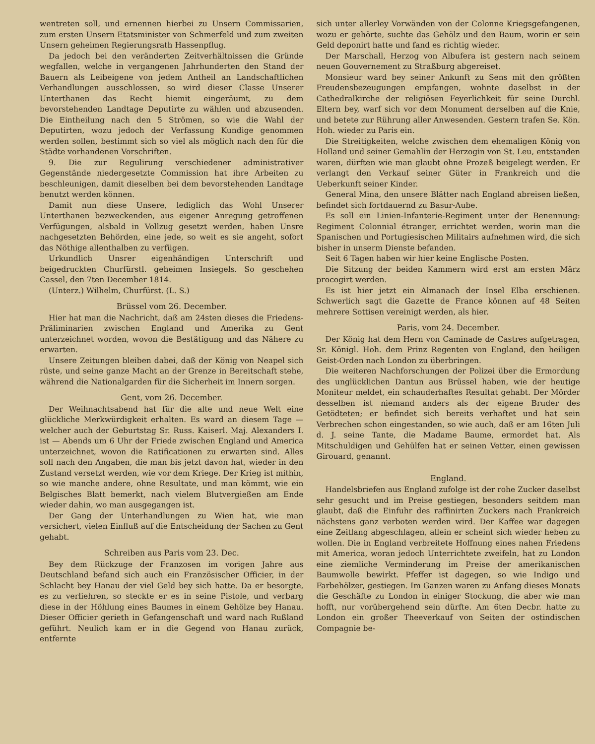wentreten soll, und ernennen hierbei zu Unsern Commissarien, zum ersten Unsern Etatsminister von Schmerfeld und zum zweiten Unsern geheimen Regierungsrath Hassenpflug.
Da jedoch bei den veränderten Zeitverhältnissen die Gründe wegfallen, welche in vergangenen Jahrhunderten den Stand der Bauern als Leibeigene von jedem Antheil an Landschaftlichen Verhandlungen ausschlossen, so wird dieser Classe Unserer Unterthanen das Recht hiemit eingeräumt, zu dem bevorstehenden Landtage Deputirte zu wählen und abzusenden. Die Eintheilung nach den 5 Strömen, so wie die Wahl der Deputirten, wozu jedoch der Verfassung Kundige genommen werden sollen, bestimmt sich so viel als möglich nach den für die Städte vorhandenen Vorschriften.
9. Die zur Regulirung verschiedener administrativer Gegenstände niedergesetzte Commission hat ihre Arbeiten zu beschleunigen, damit dieselben bei dem bevorstehenden Landtage benutzt werden können.
Damit nun diese Unsere, lediglich das Wohl Unserer Unterthanen bezweckenden, aus eigener Anregung getroffenen Verfügungen, alsbald in Vollzug gesetzt werden, haben Unsre nachgesetzten Behörden, eine jede, so weit es sie angeht, sofort das Nöthige allenthalben zu verfügen.
Urkundlich Unsrer eigenhändigen Unterschrift und beigedruckten Churfürstl. geheimen Insiegels. So geschehen Cassel, den 7ten December 1814.
(Unterz.) Wilhelm, Churfürst. (L. S.)
Brüssel vom 26. December.
Hier hat man die Nachricht, daß am 24sten dieses die Friedens-Präliminarien zwischen England und Amerika zu Gent unterzeichnet worden, wovon die Bestätigung und das Nähere zu erwarten.
Unsere Zeitungen bleiben dabei, daß der König von Neapel sich rüste, und seine ganze Macht an der Grenze in Bereitschaft stehe, während die Nationalgarden für die Sicherheit im Innern sorgen.
Gent, vom 26. December.
Der Weihnachtsabend hat für die alte und neue Welt eine glückliche Merkwürdigkeit erhalten. Es ward an diesem Tage — welcher auch der Geburtstag Sr. Russ. Kaiserl. Maj. Alexanders I. ist — Abends um 6 Uhr der Friede zwischen England und America unterzeichnet, wovon die Ratificationen zu erwarten sind. Alles soll nach den Angaben, die man bis jetzt davon hat, wieder in den Zustand versetzt werden, wie vor dem Kriege. Der Krieg ist mithin, so wie manche andere, ohne Resultate, und man kömmt, wie ein Belgisches Blatt bemerkt, nach vielem Blutvergießen am Ende wieder dahin, wo man ausgegangen ist.
Der Gang der Unterhandlungen zu Wien hat, wie man versichert, vielen Einfluß auf die Entscheidung der Sachen zu Gent gehabt.
Schreiben aus Paris vom 23. Dec.
Bey dem Rückzuge der Franzosen im vorigen Jahre aus Deutschland befand sich auch ein Französischer Officier, in der Schlacht bey Hanau der viel Geld bey sich hatte. Da er besorgte, es zu verliehren, so steckte er es in seine Pistole, und verbarg diese in der Höhlung eines Baumes in einem Gehölze bey Hanau. Dieser Officier gerieth in Gefangenschaft und ward nach Rußland geführt. Neulich kam er in die Gegend von Hanau zurück, entfernte
sich unter allerley Vorwänden von der Colonne Kriegsgefangenen, wozu er gehörte, suchte das Gehölz und den Baum, worin er sein Geld deponirt hatte und fand es richtig wieder.
Der Marschall, Herzog von Albufera ist gestern nach seinem neuen Gouvernement zu Straßburg abgereiset.
Monsieur ward bey seiner Ankunft zu Sens mit den größten Freudensbezeugungen empfangen, wohnte daselbst in der Cathedralkirche der religiösen Feyerlichkeit für seine Durchl. Eltern bey, warf sich vor dem Monument derselben auf die Knie, und betete zur Rührung aller Anwesenden. Gestern trafen Se. Kön. Hoh. wieder zu Paris ein.
Die Streitigkeiten, welche zwischen dem ehemaligen König von Holland und seiner Gemahlin der Herzogin von St. Leu, entstanden waren, dürften wie man glaubt ohne Prozeß beigelegt werden. Er verlangt den Verkauf seiner Güter in Frankreich und die Ueberkunft seiner Kinder.
General Mina, den unsere Blätter nach England abreisen ließen, befindet sich fortdauernd zu Basur-Aube.
Es soll ein Linien-Infanterie-Regiment unter der Benennung: Regiment Colonnial étranger, errichtet werden, worin man die Spanischen und Portugiesischen Militairs aufnehmen wird, die sich bisher in unserm Dienste befanden.
Seit 6 Tagen haben wir hier keine Englische Posten.
Die Sitzung der beiden Kammern wird erst am ersten März procogirt werden.
Es ist hier jetzt ein Almanach der Insel Elba erschienen. Schwerlich sagt die Gazette de France können auf 48 Seiten mehrere Sottisen vereinigt werden, als hier.
Paris, vom 24. December.
Der König hat dem Hern von Caminade de Castres aufgetragen, Sr. Königl. Hoh. dem Prinz Regenten von England, den heiligen Geist-Orden nach London zu überbringen.
Die weiteren Nachforschungen der Polizei über die Ermordung des unglücklichen Dantun aus Brüssel haben, wie der heutige Moniteur meldet, ein schauderhaftes Resultat gehabt. Der Mörder desselben ist niemand anders als der eigene Bruder des Getödteten; er befindet sich bereits verhaftet und hat sein Verbrechen schon eingestanden, so wie auch, daß er am 16ten Juli d. J. seine Tante, die Madame Baume, ermordet hat. Als Mitschuldigen und Gehülfen hat er seinen Vetter, einen gewissen Girouard, genannt.
England.
Handelsbriefen aus England zufolge ist der rohe Zucker daselbst sehr gesucht und im Preise gestiegen, besonders seitdem man glaubt, daß die Einfuhr des raffinirten Zuckers nach Frankreich nächstens ganz verboten werden wird. Der Kaffee war dagegen eine Zeitlang abgeschlagen, allein er scheint sich wieder heben zu wollen. Die in England verbreitete Hoffnung eines nahen Friedens mit America, woran jedoch Unterrichtete zweifeln, hat zu London eine ziemliche Verminderung im Preise der amerikanischen Baumwolle bewirkt. Pfeffer ist dagegen, so wie Indigo und Farbehölzer, gestiegen. Im Ganzen waren zu Anfang dieses Monats die Geschäfte zu London in einiger Stockung, die aber wie man hofft, nur vorübergehend sein dürfte. Am 6ten Decbr. hatte zu London ein großer Theeverkauf von Seiten der ostindischen Compagnie be-